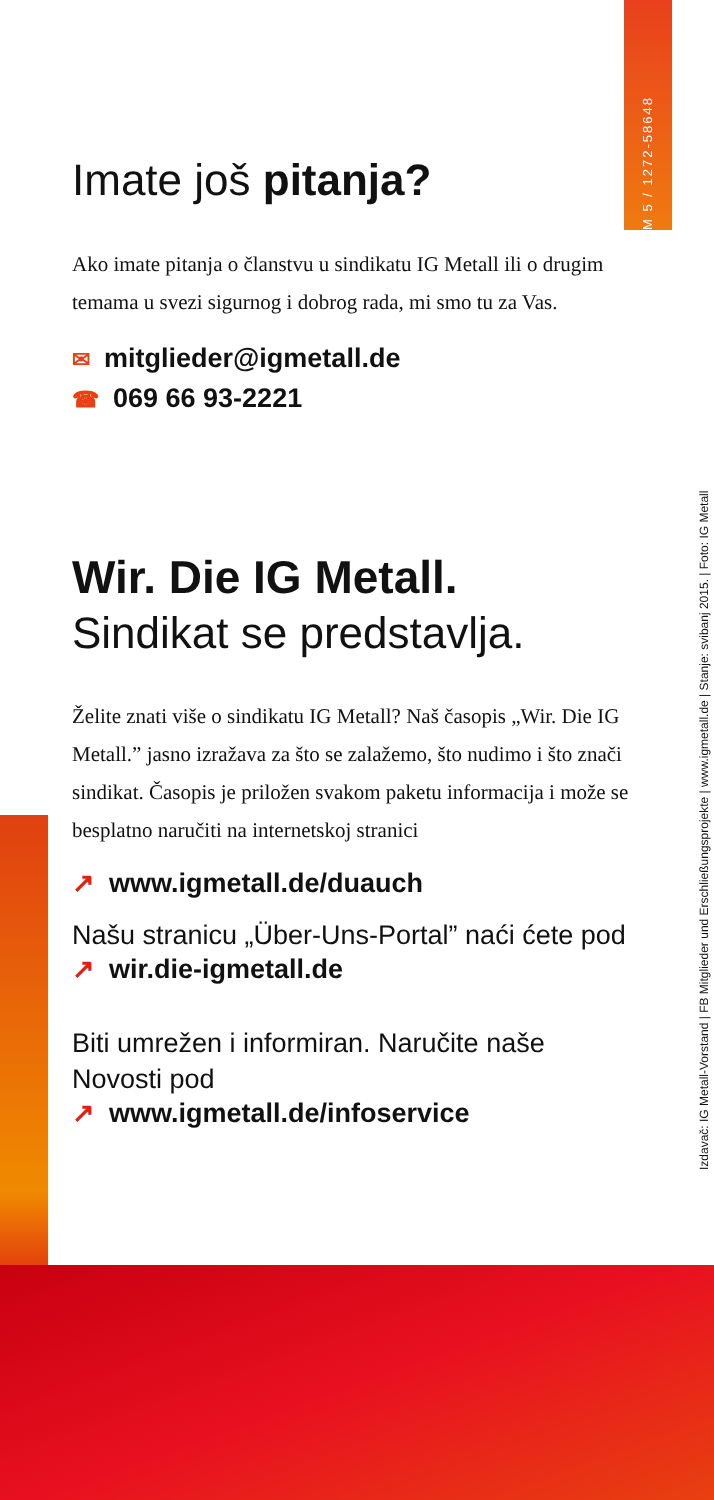M 5 / 1272-58648
Izdavač: IG Metall-Vorstand | FB Mitglieder und Erschließungsprojekte | www.igmetall.de | Stanje: svibanj 2015. | Foto: IG Metall
Imate još pitanja?
Ako imate pitanja o članstvu u sindikatu IG Metall ili o drugim temama u svezi sigurnog i dobrog rada, mi smo tu za Vas.
✉ mitglieder@igmetall.de
☎ 069 66 93-2221
Wir. Die IG Metall.
Sindikat se predstavlja.
Želite znati više o sindikatu IG Metall? Naš časopis „Wir. Die IG Metall.” jasno izražava za što se zalažemo, što nudimo i što znači sindikat. Časopis je priložen svakom paketu informacija i može se besplatno naručiti na internetskoj stranici
↗ www.igmetall.de/duauch
Našu stranicu „Über-Uns-Portal” naći ćete pod
↗ wir.die-igmetall.de
Biti umrežen i informiran. Naručite naše Novosti pod
↗ www.igmetall.de/infoservice